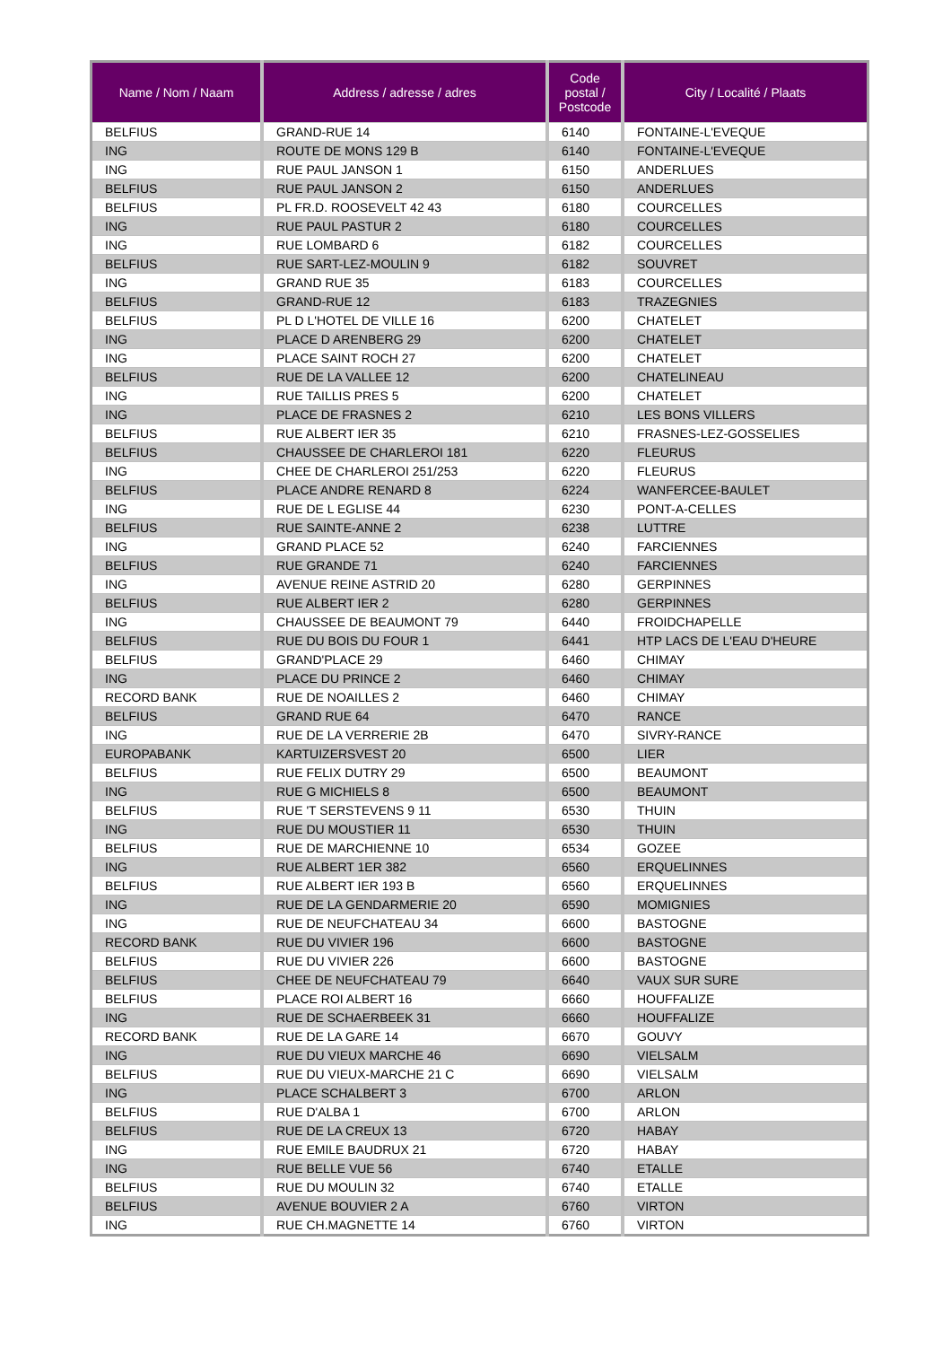| Name / Nom / Naam | Address / adresse / adres | Code postal / Postcode | City / Localité / Plaats |
| --- | --- | --- | --- |
| BELFIUS | GRAND-RUE 14 | 6140 | FONTAINE-L'EVEQUE |
| ING | ROUTE DE MONS 129 B | 6140 | FONTAINE-L'EVEQUE |
| ING | RUE PAUL JANSON 1 | 6150 | ANDERLUES |
| BELFIUS | RUE PAUL JANSON 2 | 6150 | ANDERLUES |
| BELFIUS | PL FR.D. ROOSEVELT 42 43 | 6180 | COURCELLES |
| ING | RUE PAUL PASTUR 2 | 6180 | COURCELLES |
| ING | RUE LOMBARD 6 | 6182 | COURCELLES |
| BELFIUS | RUE SART-LEZ-MOULIN 9 | 6182 | SOUVRET |
| ING | GRAND RUE 35 | 6183 | COURCELLES |
| BELFIUS | GRAND-RUE 12 | 6183 | TRAZEGNIES |
| BELFIUS | PL D L'HOTEL DE VILLE 16 | 6200 | CHATELET |
| ING | PLACE D ARENBERG 29 | 6200 | CHATELET |
| ING | PLACE SAINT ROCH 27 | 6200 | CHATELET |
| BELFIUS | RUE DE LA VALLEE 12 | 6200 | CHATELINEAU |
| ING | RUE TAILLIS PRES 5 | 6200 | CHATELET |
| ING | PLACE DE FRASNES 2 | 6210 | LES BONS VILLERS |
| BELFIUS | RUE ALBERT IER 35 | 6210 | FRASNES-LEZ-GOSSELIES |
| BELFIUS | CHAUSSEE DE CHARLEROI 181 | 6220 | FLEURUS |
| ING | CHEE DE CHARLEROI 251/253 | 6220 | FLEURUS |
| BELFIUS | PLACE ANDRE RENARD 8 | 6224 | WANFERCEE-BAULET |
| ING | RUE DE L EGLISE 44 | 6230 | PONT-A-CELLES |
| BELFIUS | RUE SAINTE-ANNE 2 | 6238 | LUTTRE |
| ING | GRAND PLACE 52 | 6240 | FARCIENNES |
| BELFIUS | RUE GRANDE 71 | 6240 | FARCIENNES |
| ING | AVENUE REINE ASTRID 20 | 6280 | GERPINNES |
| BELFIUS | RUE ALBERT IER 2 | 6280 | GERPINNES |
| ING | CHAUSSEE DE BEAUMONT 79 | 6440 | FROIDCHAPELLE |
| BELFIUS | RUE DU BOIS DU FOUR 1 | 6441 | HTP LACS DE L'EAU D'HEURE |
| BELFIUS | GRAND'PLACE 29 | 6460 | CHIMAY |
| ING | PLACE DU PRINCE 2 | 6460 | CHIMAY |
| RECORD BANK | RUE DE NOAILLES 2 | 6460 | CHIMAY |
| BELFIUS | GRAND RUE 64 | 6470 | RANCE |
| ING | RUE DE LA VERRERIE 2B | 6470 | SIVRY-RANCE |
| EUROPABANK | KARTUIZERSVEST 20 | 6500 | LIER |
| BELFIUS | RUE FELIX DUTRY 29 | 6500 | BEAUMONT |
| ING | RUE G MICHIELS 8 | 6500 | BEAUMONT |
| BELFIUS | RUE 'T SERSTEVENS 9 11 | 6530 | THUIN |
| ING | RUE DU MOUSTIER 11 | 6530 | THUIN |
| BELFIUS | RUE DE MARCHIENNE 10 | 6534 | GOZEE |
| ING | RUE ALBERT 1ER 382 | 6560 | ERQUELINNES |
| BELFIUS | RUE ALBERT IER 193 B | 6560 | ERQUELINNES |
| ING | RUE DE LA GENDARMERIE 20 | 6590 | MOMIGNIES |
| ING | RUE DE NEUFCHATEAU 34 | 6600 | BASTOGNE |
| RECORD BANK | RUE DU VIVIER 196 | 6600 | BASTOGNE |
| BELFIUS | RUE DU VIVIER 226 | 6600 | BASTOGNE |
| BELFIUS | CHEE DE NEUFCHATEAU 79 | 6640 | VAUX SUR SURE |
| BELFIUS | PLACE ROI ALBERT 16 | 6660 | HOUFFALIZE |
| ING | RUE DE SCHAERBEEK 31 | 6660 | HOUFFALIZE |
| RECORD BANK | RUE DE LA GARE 14 | 6670 | GOUVY |
| ING | RUE DU VIEUX MARCHE 46 | 6690 | VIELSALM |
| BELFIUS | RUE DU VIEUX-MARCHE 21 C | 6690 | VIELSALM |
| ING | PLACE SCHALBERT 3 | 6700 | ARLON |
| BELFIUS | RUE D'ALBA 1 | 6700 | ARLON |
| BELFIUS | RUE DE LA CREUX 13 | 6720 | HABAY |
| ING | RUE EMILE BAUDRUX 21 | 6720 | HABAY |
| ING | RUE BELLE VUE 56 | 6740 | ETALLE |
| BELFIUS | RUE DU MOULIN 32 | 6740 | ETALLE |
| BELFIUS | AVENUE BOUVIER 2 A | 6760 | VIRTON |
| ING | RUE CH.MAGNETTE 14 | 6760 | VIRTON |